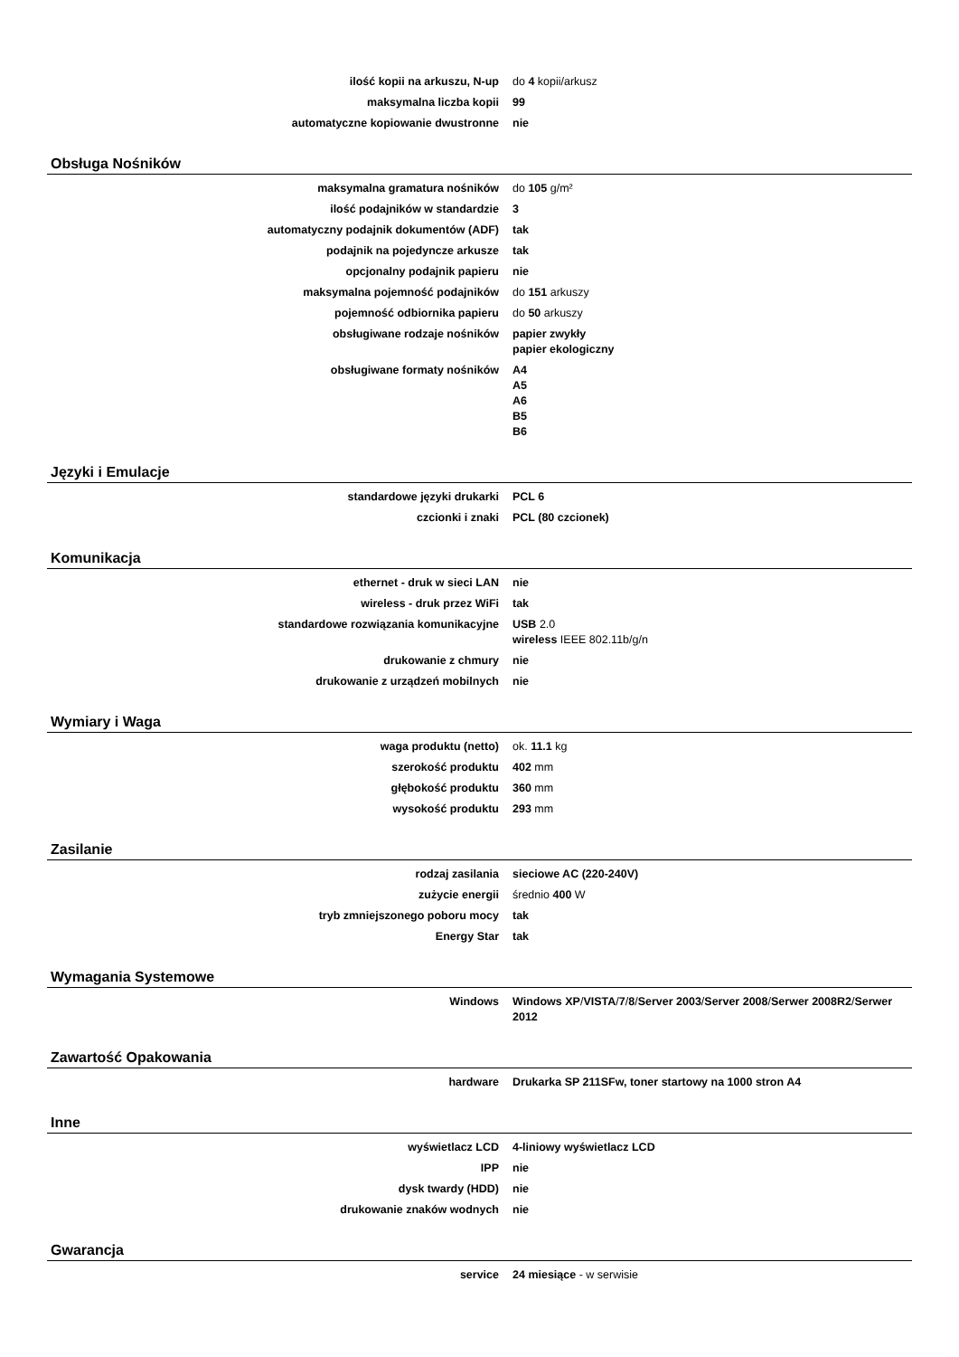| ilość kopii na arkuszu, N-up | do 4 kopii/arkusz |
| maksymalna liczba kopii | 99 |
| automatyczne kopiowanie dwustronne | nie |
Obsługa Nośników
| maksymalna gramatura nośników | do 105 g/m² |
| ilość podajników w standardzie | 3 |
| automatyczny podajnik dokumentów (ADF) | tak |
| podajnik na pojedyncze arkusze | tak |
| opcjonalny podajnik papieru | nie |
| maksymalna pojemność podajników | do 151 arkuszy |
| pojemność odbiornika papieru | do 50 arkuszy |
| obsługiwane rodzaje nośników | papier zwykły papier ekologiczny |
| obsługiwane formaty nośników | A4 A5 A6 B5 B6 |
Języki i Emulacje
| standardowe języki drukarki | PCL 6 |
| czcionki i znaki | PCL (80 czcionek) |
Komunikacja
| ethernet - druk w sieci LAN | nie |
| wireless - druk przez WiFi | tak |
| standardowe rozwiązania komunikacyjne | USB 2.0 wireless IEEE 802.11b/g/n |
| drukowanie z chmury | nie |
| drukowanie z urządzeń mobilnych | nie |
Wymiary i Waga
| waga produktu (netto) | ok. 11.1 kg |
| szerokość produktu | 402 mm |
| głębokość produktu | 360 mm |
| wysokość produktu | 293 mm |
Zasilanie
| rodzaj zasilania | sieciowe AC (220-240V) |
| zużycie energii | średnio 400 W |
| tryb zmniejszonego poboru mocy | tak |
| Energy Star | tak |
Wymagania Systemowe
| Windows | Windows XP / VISTA / 7 / 8 / Server 2003 / Server 2008 / Serwer 2008R2 / Serwer 2012 |
Zawartość Opakowania
| hardware | Drukarka SP 211SFw, toner startowy na 1000 stron A4 |
Inne
| wyświetlacz LCD | 4-liniowy wyświetlacz LCD |
| IPP | nie |
| dysk twardy (HDD) | nie |
| drukowanie znaków wodnych | nie |
Gwarancja
| service | 24 miesiące - w serwisie |